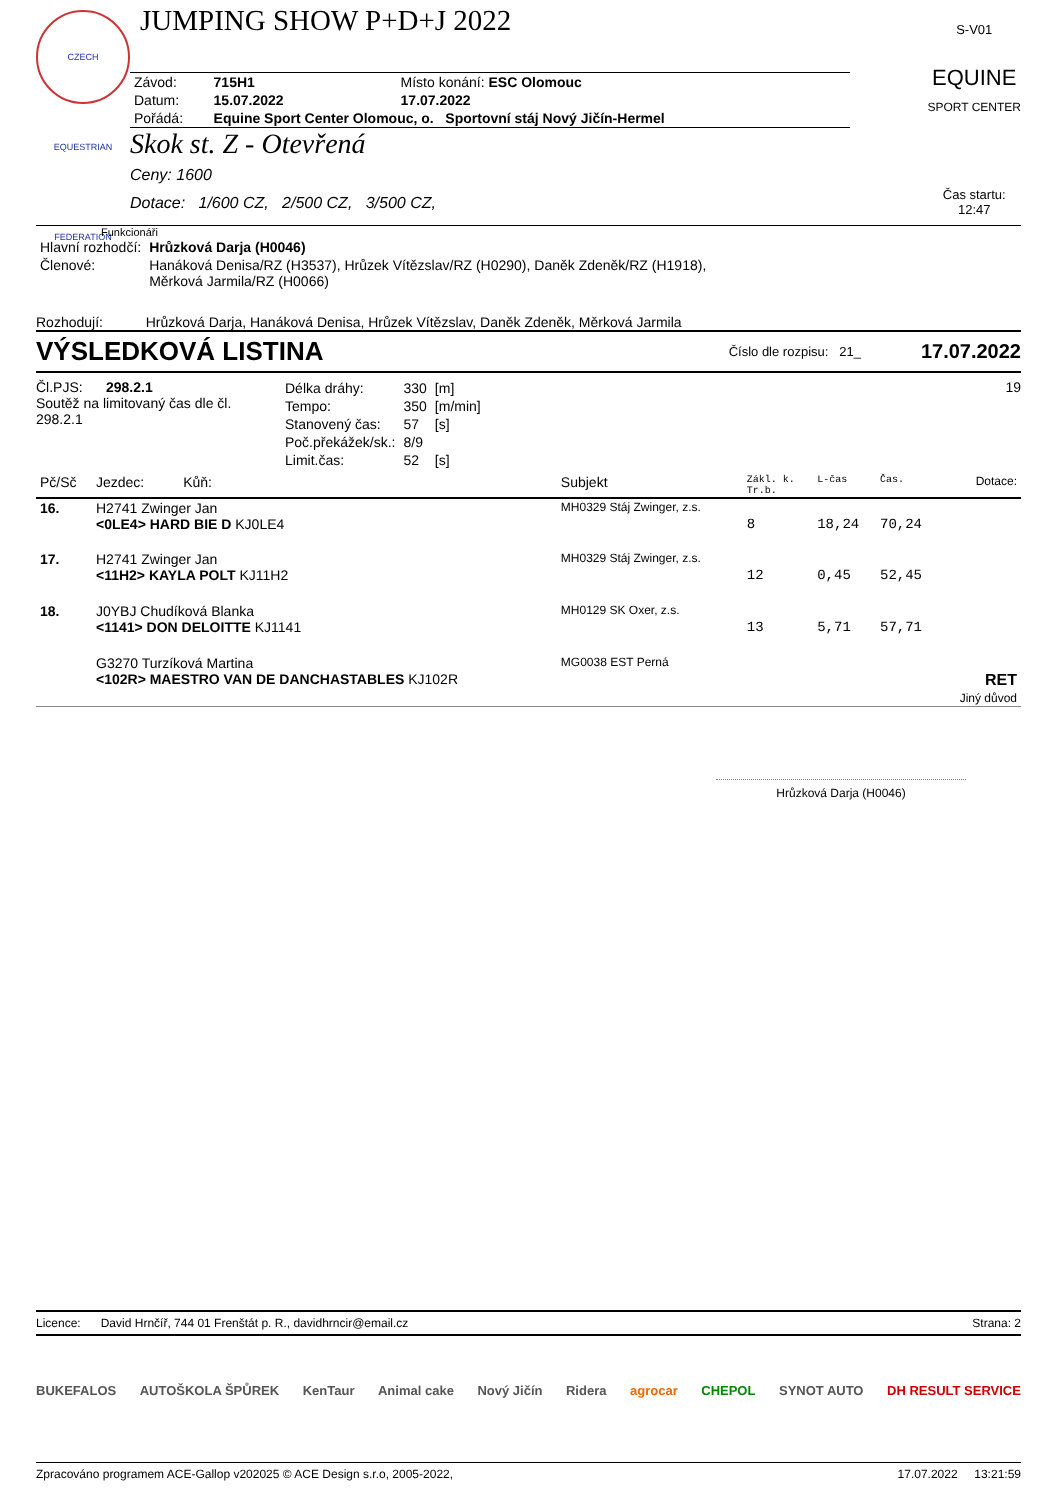CZECH EQUESTRIAN FEDERATION
JUMPING SHOW P+D+J 2022
| Závod: | 715H1 | Místo konání: ESC Olomouc |
| Datum: | 15.07.2022 | 17.07.2022 |
| Pořádá: | Equine Sport Center Olomouc, o. Sportovní stáj Nový Jičín-Hermel | |
Skok st. Z - Otevřená
Ceny: 1600
Dotace: 1/600 CZ, 2/500 CZ, 3/500 CZ,
S-V01
EQUINE
SPORT CENTER
Čas startu:
12:47
Funkcionáři
| Hlavní rozhodčí: | Hrůzková Darja (H0046) |
| Členové: | Hanáková Denisa/RZ (H3537), Hrůzek Vítězslav/RZ (H0290), Daněk Zdeněk/RZ (H1918), Měrková Jarmila/RZ (H0066) |
Rozhodují: Hrůzková Darja, Hanáková Denisa, Hrůzek Vítězslav, Daněk Zdeněk, Měrková Jarmila
VÝSLEDKOVÁ LISTINA Číslo dle rozpisu: 21_ 17.07.2022
Čl.PJS: 298.2.1
Soutěž na limitovaný čas dle čl. 298.2.1
| Délka dráhy: | 330 | [m] |
| Tempo: | 350 | [m/min] |
| Stanovený čas: | 57 | [s] |
| Poč.překážek/sk.: | 8/9 | |
| Limit.čas: | 52 | [s] |
19
| Pč/Sč | Jezdec: Kůň: | Subjekt | Zákl. k. Tr.b. | L-čas | Čas. | Dotace: |
| --- | --- | --- | --- | --- | --- | --- |
| 16. | H2741 Zwinger Jan <0LE4> HARD BIE D KJ0LE4 | MH0329 Stáj Zwinger, z.s. | 8 | 18,24 | 70,24 | |
| 17. | H2741 Zwinger Jan <11H2> KAYLA POLT KJ11H2 | MH0329 Stáj Zwinger, z.s. | 12 | 0,45 | 52,45 | |
| 18. | J0YBJ Chudíková Blanka <1141> DON DELOITTE KJ1141 | MH0129 SK Oxer, z.s. | 13 | 5,71 | 57,71 | |
| | G3270 Turzíková Martina <102R> MAESTRO VAN DE DANCHASTABLES KJ102R | MG0038 EST Perná | | | | RET Jiný důvod |
Hrůzková Darja (H0046)
Licence: David Hrnčíř, 744 01 Frenštát p. R., davidhrncir@email.cz Strana: 2
BUKEFALOS AUTOŠKOLA ŠPŮREK KenTaur Animal cake Nový Jičín Ridera agrocar CHEPOL SYNOT AUTO DH RESULT SERVICE
Zpracováno programem ACE-Gallop v202025 © ACE Design s.r.o, 2005-2022, 17.07.2022 13:21:59